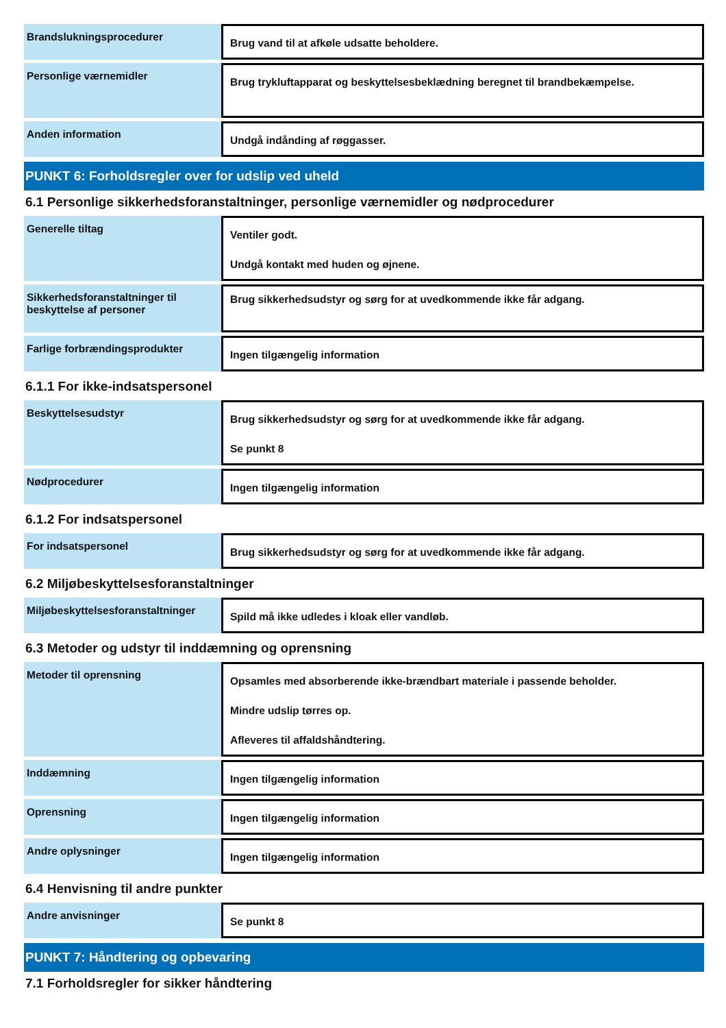| Brandslukningsprocedurer | Brug vand til at afkøle udsatte beholdere. |
| Personlige værnemidler | Brug trykluftapparat og beskyttelsesbeklædning beregnet til brandbekæmpelse. |
| Anden information | Undgå indånding af røggasser. |
PUNKT 6: Forholdsregler over for udslip ved uheld
6.1 Personlige sikkerhedsforanstaltninger, personlige værnemidler og nødprocedurer
| Generelle tiltag | Ventiler godt. Undgå kontakt med huden og øjnene. |
| Sikkerhedsforanstaltninger til beskyttelse af personer | Brug sikkerhedsudstyr og sørg for at uvedkommende ikke får adgang. |
| Farlige forbrændingsprodukter | Ingen tilgængelig information |
6.1.1 For ikke-indsatspersonel
| Beskyttelsesudstyr | Brug sikkerhedsudstyr og sørg for at uvedkommende ikke får adgang. Se punkt 8 |
| Nødprocedurer | Ingen tilgængelig information |
6.1.2 For indsatspersonel
| For indsatspersonel | Brug sikkerhedsudstyr og sørg for at uvedkommende ikke får adgang. |
6.2 Miljøbeskyttelsesforanstaltninger
| Miljøbeskyttelsesforanstaltninger | Spild må ikke udledes i kloak eller vandløb. |
6.3 Metoder og udstyr til inddæmning og oprensning
| Metoder til oprensning | Opsamles med absorberende ikke-brændbart materiale i passende beholder. Mindre udslip tørres op. Afleveres til affaldshåndtering. |
| Inddæmning | Ingen tilgængelig information |
| Oprensning | Ingen tilgængelig information |
| Andre oplysninger | Ingen tilgængelig information |
6.4 Henvisning til andre punkter
| Andre anvisninger | Se punkt 8 |
PUNKT 7: Håndtering og opbevaring
7.1 Forholdsregler for sikker håndtering